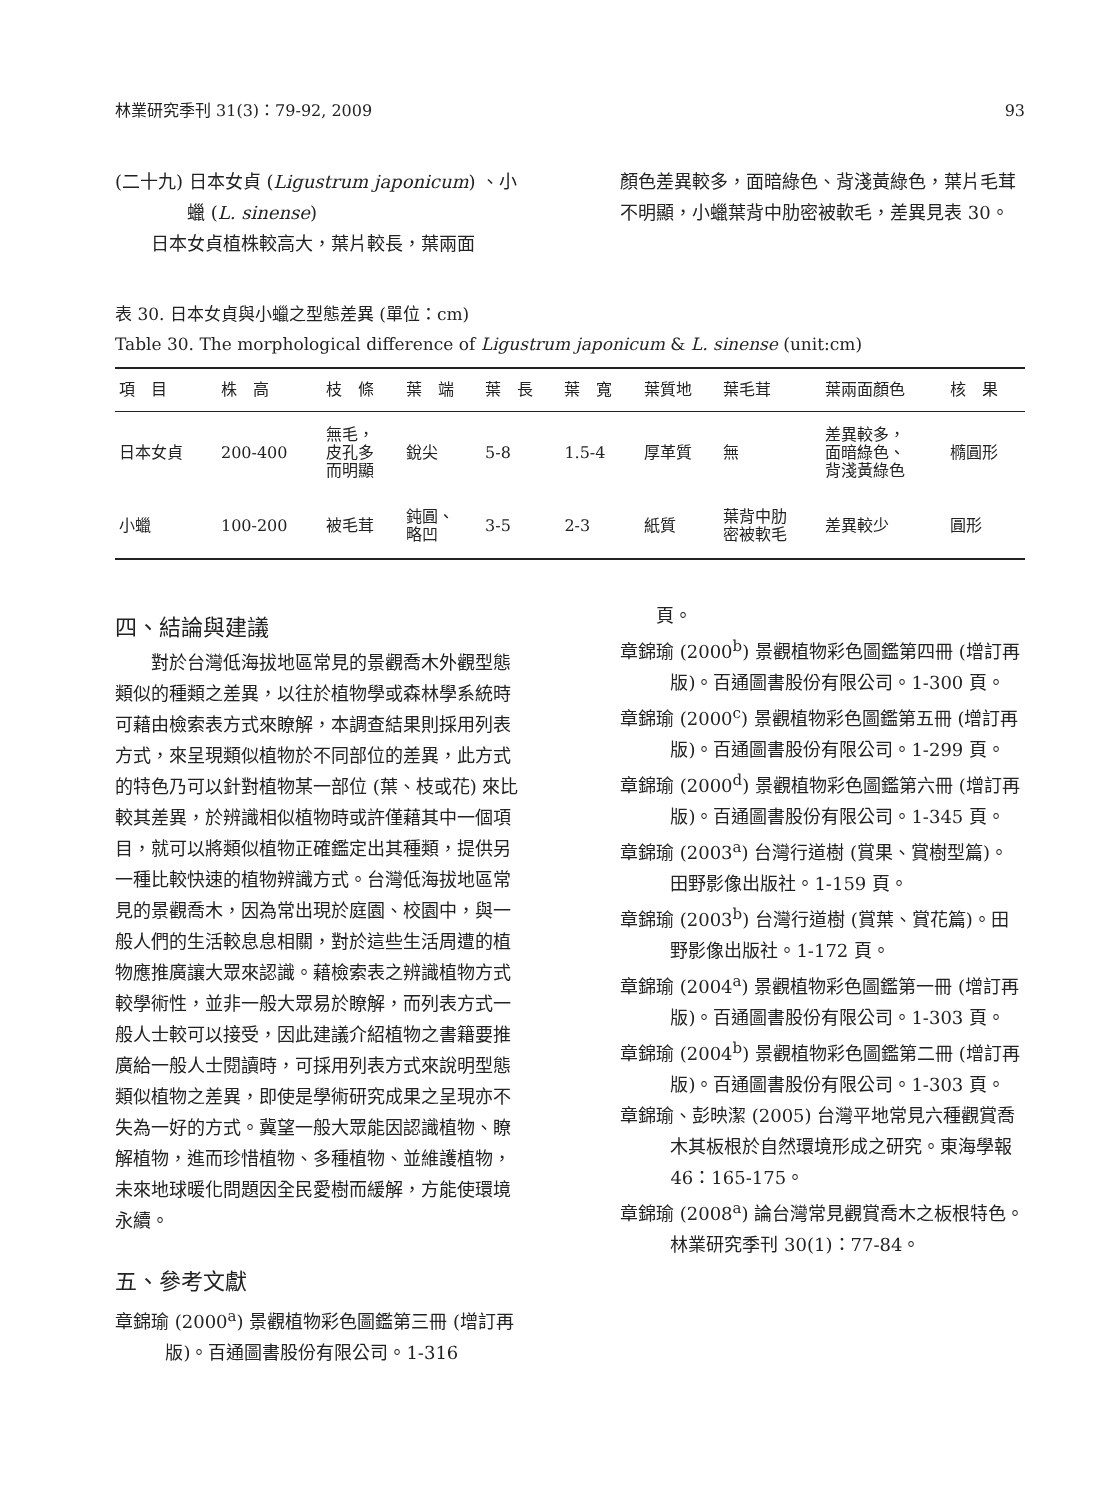林業研究季刊 31(3)：79-92, 2009 93
(二十九) 日本女貞 (Ligustrum japonicum) 、小
    蠟 (L. sinense)
日本女貞植株較高大，葉片較長，葉兩面
顏色差異較多，面暗綠色、背淺黃綠色，葉片毛茸不明顯，小蠟葉背中肋密被軟毛，差異見表 30。
表 30. 日本女貞與小蠟之型態差異 (單位：cm)
Table 30. The morphological difference of Ligustrum japonicum & L. sinense (unit:cm)
| 項 目 | 株 高 | 枝 條 | 葉 端 | 葉 長 | 葉 寬 | 葉質地 | 葉毛茸 | 葉兩面顏色 | 核 果 |
| --- | --- | --- | --- | --- | --- | --- | --- | --- | --- |
| 日本女貞 | 200-400 | 無毛， 皮孔多 而明顯 | 銳尖 | 5-8 | 1.5-4 | 厚革質 | 無 | 差異較多， 面暗綠色、 背淺黃綠色 | 橢圓形 |
| 小蠟 | 100-200 | 被毛茸 | 鈍圓、 略凹 | 3-5 | 2-3 | 紙質 | 葉背中肋 密被軟毛 | 差異較少 | 圓形 |
四、結論與建議
對於台灣低海拔地區常見的景觀喬木外觀型態類似的種類之差異，以往於植物學或森林學系統時可藉由檢索表方式來瞭解，本調查結果則採用列表方式，來呈現類似植物於不同部位的差異，此方式的特色乃可以針對植物某一部位 (葉、枝或花) 來比較其差異，於辨識相似植物時或許僅藉其中一個項目，就可以將類似植物正確鑑定出其種類，提供另一種比較快速的植物辨識方式。台灣低海拔地區常見的景觀喬木，因為常出現於庭園、校園中，與一般人們的生活較息息相關，對於這些生活周遭的植物應推廣讓大眾來認識。藉檢索表之辨識植物方式較學術性，並非一般大眾易於瞭解，而列表方式一般人士較可以接受，因此建議介紹植物之書籍要推廣給一般人士閱讀時，可採用列表方式來說明型態類似植物之差異，即使是學術研究成果之呈現亦不失為一好的方式。冀望一般大眾能因認識植物、瞭解植物，進而珍惜植物、多種植物、並維護植物，未來地球暖化問題因全民愛樹而緩解，方能使環境永續。
五、參考文獻
章錦瑜 (2000<sup>a</sup>) 景觀植物彩色圖鑑第三冊 (增訂再版)。百通圖書股份有限公司。1-316
  頁。
章錦瑜 (2000<sup>b</sup>) 景觀植物彩色圖鑑第四冊 (增訂再版)。百通圖書股份有限公司。1-300 頁。
章錦瑜 (2000<sup>c</sup>) 景觀植物彩色圖鑑第五冊 (增訂再版)。百通圖書股份有限公司。1-299 頁。
章錦瑜 (2000<sup>d</sup>) 景觀植物彩色圖鑑第六冊 (增訂再版)。百通圖書股份有限公司。1-345 頁。
章錦瑜 (2003<sup>a</sup>) 台灣行道樹 (賞果、賞樹型篇)。田野影像出版社。1-159 頁。
章錦瑜 (2003<sup>b</sup>) 台灣行道樹 (賞葉、賞花篇)。田野影像出版社。1-172 頁。
章錦瑜 (2004<sup>a</sup>) 景觀植物彩色圖鑑第一冊 (增訂再版)。百通圖書股份有限公司。1-303 頁。
章錦瑜 (2004<sup>b</sup>) 景觀植物彩色圖鑑第二冊 (增訂再版)。百通圖書股份有限公司。1-303 頁。
章錦瑜、彭映潔 (2005) 台灣平地常見六種觀賞喬木其板根於自然環境形成之研究。東海學報 46：165-175。
章錦瑜 (2008<sup>a</sup>) 論台灣常見觀賞喬木之板根特色。林業研究季刊 30(1)：77-84。